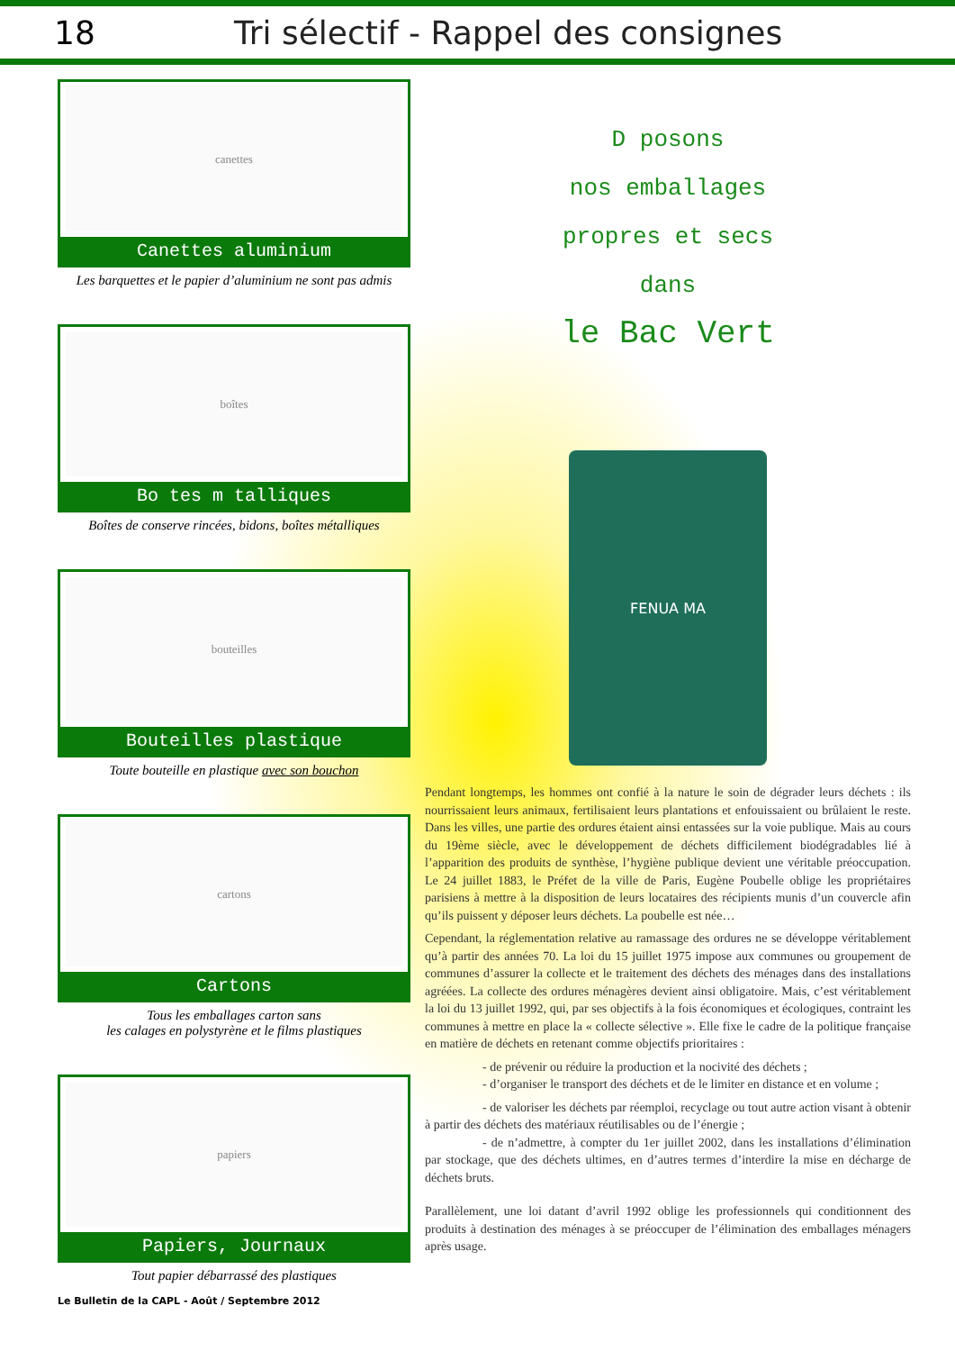18
Tri sélectif - Rappel des consignes
canettes
Canettes aluminium
Les barquettes et le papier d’aluminium ne sont pas admis
boîtes
Bo tes m talliques
Boîtes de conserve rincées, bidons, boîtes métalliques
bouteilles
Bouteilles plastique
Toute bouteille en plastique avec son bouchon
cartons
Cartons
Tous les emballages carton sans
les calages en polystyrène et le films plastiques
papiers
Papiers, Journaux
Tout papier débarrassé des plastiques
D posons
nos emballages
propres et secs
dans
le Bac Vert
FENUA MA
Pendant longtemps, les hommes ont confié à la nature le soin de dégrader leurs déchets : ils nourrissaient leurs animaux, fertilisaient leurs plantations et enfouissaient ou brûlaient le reste. Dans les villes, une partie des ordures étaient ainsi entassées sur la voie publique. Mais au cours du 19ème siècle, avec le développement de déchets difficilement biodégradables lié à l’apparition des produits de synthèse, l’hygiène publique devient une véritable préoccupation. Le 24 juillet 1883, le Préfet de la ville de Paris, Eugène Poubelle oblige les propriétaires parisiens à mettre à la disposition de leurs locataires des récipients munis d’un couvercle afin qu’ils puissent y déposer leurs déchets. La poubelle est née…
Cependant, la réglementation relative au ramassage des ordures ne se développe véritablement qu’à partir des années 70. La loi du 15 juillet 1975 impose aux communes ou groupement de communes d’assurer la collecte et le traitement des déchets des ménages dans des installations agréées. La collecte des ordures ménagères devient ainsi obligatoire. Mais, c’est véritablement la loi du 13 juillet 1992, qui, par ses objectifs à la fois économiques et écologiques, contraint les communes à mettre en place la « collecte sélective ». Elle fixe le cadre de la politique française en matière de déchets en retenant comme objectifs prioritaires :
- de prévenir ou réduire la production et la nocivité des déchets ;
- d’organiser le transport des déchets et de le limiter en distance et en volume ;
- de valoriser les déchets par réemploi, recyclage ou tout autre action visant à obtenir à partir des déchets des matériaux réutilisables ou de l’énergie ;
- de n’admettre, à compter du 1er juillet 2002, dans les installations d’élimination par stockage, que des déchets ultimes, en d’autres termes d’interdire la mise en décharge de déchets bruts.
Parallèlement, une loi datant d’avril 1992 oblige les professionnels qui conditionnent des produits à destination des ménages à se préoccuper de l’élimination des emballages ménagers après usage.
Le Bulletin de la CAPL - Août / Septembre 2012